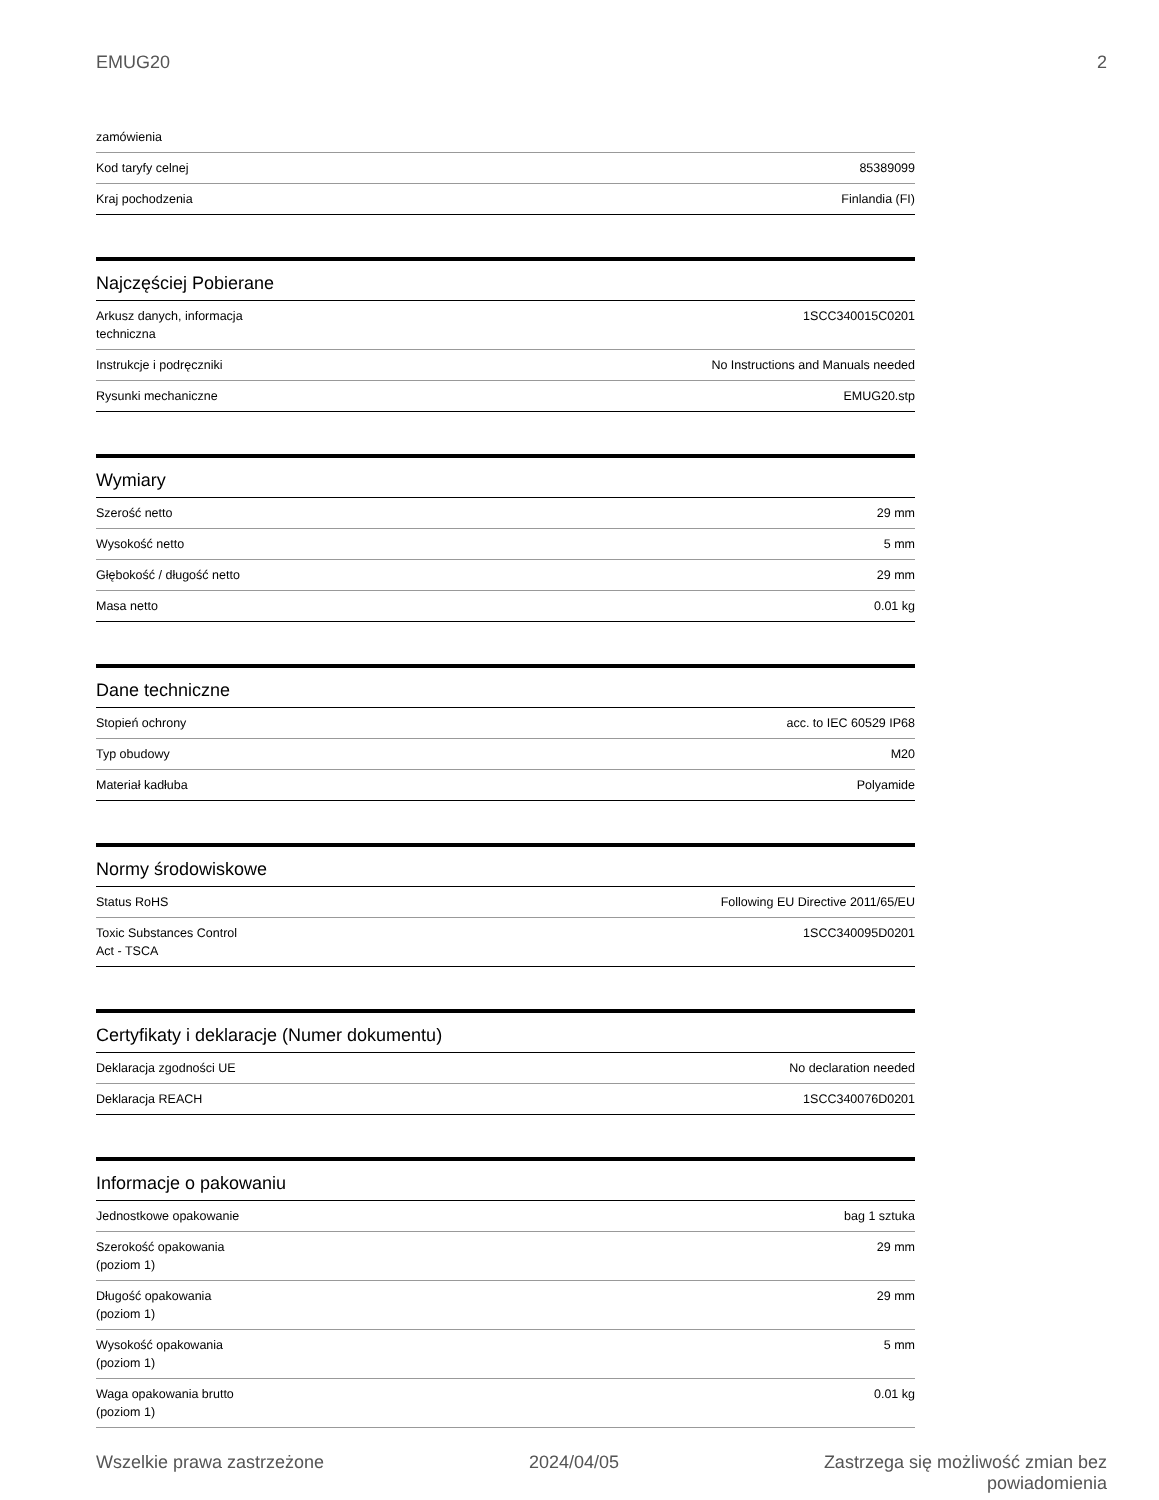EMUG20 2
| zamówienia | |
| Kod taryfy celnej | 85389099 |
| Kraj pochodzenia | Finlandia (FI) |
Najczęściej Pobierane
| Arkusz danych, informacja techniczna | 1SCC340015C0201 |
| Instrukcje i podręczniki | No Instructions and Manuals needed |
| Rysunki mechaniczne | EMUG20.stp |
Wymiary
| Szerość netto | 29 mm |
| Wysokość netto | 5 mm |
| Głębokość / długość netto | 29 mm |
| Masa netto | 0.01 kg |
Dane techniczne
| Stopień ochrony | acc. to IEC 60529 IP68 |
| Typ obudowy | M20 |
| Materiał kadłuba | Polyamide |
Normy środowiskowe
| Status RoHS | Following EU Directive 2011/65/EU |
| Toxic Substances Control Act - TSCA | 1SCC340095D0201 |
Certyfikaty i deklaracje (Numer dokumentu)
| Deklaracja zgodności UE | No declaration needed |
| Deklaracja REACH | 1SCC340076D0201 |
Informacje o pakowaniu
| Jednostkowe opakowanie | bag 1 sztuka |
| Szerokość opakowania (poziom 1) | 29 mm |
| Długość opakowania (poziom 1) | 29 mm |
| Wysokość opakowania (poziom 1) | 5 mm |
| Waga opakowania brutto (poziom 1) | 0.01 kg |
Wszelkie prawa zastrzeżone 2024/04/05 Zastrzega się możliwość zmian bez
powiadomienia